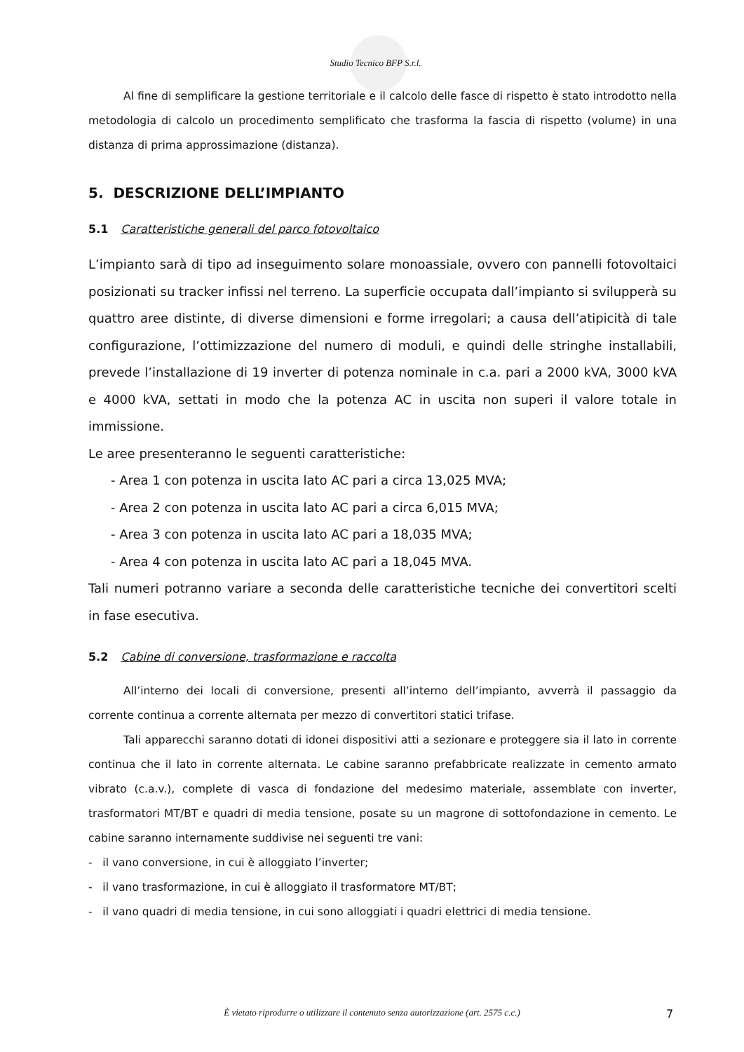Studio Tecnico BFP S.r.l.
Al fine di semplificare la gestione territoriale e il calcolo delle fasce di rispetto è stato introdotto nella metodologia di calcolo un procedimento semplificato che trasforma la fascia di rispetto (volume) in una distanza di prima approssimazione (distanza).
5. DESCRIZIONE DELL’IMPIANTO
5.1 Caratteristiche generali del parco fotovoltaico
L’impianto sarà di tipo ad inseguimento solare monoassiale, ovvero con pannelli fotovoltaici posizionati su tracker infissi nel terreno. La superficie occupata dall’impianto si svilupperà su quattro aree distinte, di diverse dimensioni e forme irregolari; a causa dell’atipicità di tale configurazione, l’ottimizzazione del numero di moduli, e quindi delle stringhe installabili, prevede l’installazione di 19 inverter di potenza nominale in c.a. pari a 2000 kVA, 3000 kVA e 4000 kVA, settati in modo che la potenza AC in uscita non superi il valore totale in immissione.
Le aree presenteranno le seguenti caratteristiche:
- Area 1 con potenza in uscita lato AC pari a circa 13,025 MVA;
- Area 2 con potenza in uscita lato AC pari a circa 6,015 MVA;
- Area 3 con potenza in uscita lato AC pari a 18,035 MVA;
- Area 4 con potenza in uscita lato AC pari a 18,045 MVA.
Tali numeri potranno variare a seconda delle caratteristiche tecniche dei convertitori scelti in fase esecutiva.
5.2 Cabine di conversione, trasformazione e raccolta
All’interno dei locali di conversione, presenti all’interno dell’impianto, avverrà il passaggio da corrente continua a corrente alternata per mezzo di convertitori statici trifase.
Tali apparecchi saranno dotati di idonei dispositivi atti a sezionare e proteggere sia il lato in corrente continua che il lato in corrente alternata. Le cabine saranno prefabbricate realizzate in cemento armato vibrato (c.a.v.), complete di vasca di fondazione del medesimo materiale, assemblate con inverter, trasformatori MT/BT e quadri di media tensione, posate su un magrone di sottofondazione in cemento. Le cabine saranno internamente suddivise nei seguenti tre vani:
- il vano conversione, in cui è alloggiato l’inverter;
- il vano trasformazione, in cui è alloggiato il trasformatore MT/BT;
- il vano quadri di media tensione, in cui sono alloggiati i quadri elettrici di media tensione.
È vietato riprodurre o utilizzare il contenuto senza autorizzazione (art. 2575 c.c.) 7